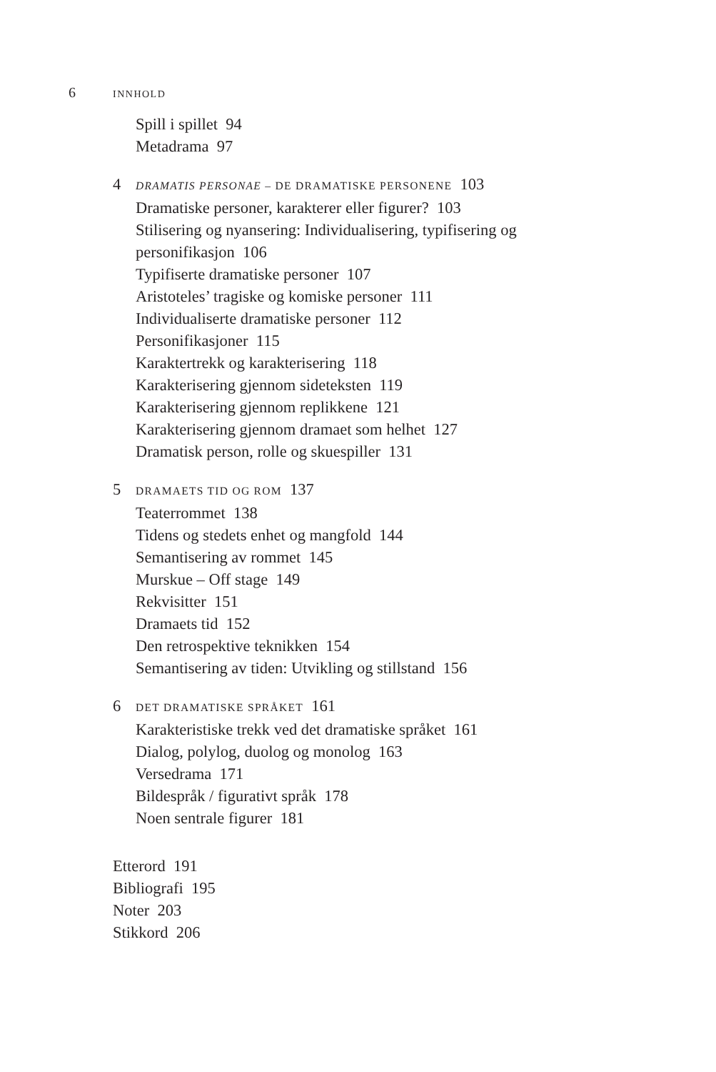6 INNHOLD
Spill i spillet 94
Metadrama 97
4 DRAMATIS PERSONAE – DE DRAMATISKE PERSONENE 103
Dramatiske personer, karakterer eller figurer? 103
Stilisering og nyansering: Individualisering, typifisering og
personifikasjon 106
Typifiserte dramatiske personer 107
Aristoteles’ tragiske og komiske personer 111
Individualiserte dramatiske personer 112
Personifikasjoner 115
Karaktertrekk og karakterisering 118
Karakterisering gjennom sideteksten 119
Karakterisering gjennom replikkene 121
Karakterisering gjennom dramaet som helhet 127
Dramatisk person, rolle og skuespiller 131
5 DRAMAETS TID OG ROM 137
Teaterrommet 138
Tidens og stedets enhet og mangfold 144
Semantisering av rommet 145
Murskue – Off stage 149
Rekvisitter 151
Dramaets tid 152
Den retrospektive teknikken 154
Semantisering av tiden: Utvikling og stillstand 156
6 DET DRAMATISKE SPRÅKET 161
Karakteristiske trekk ved det dramatiske språket 161
Dialog, polylog, duolog og monolog 163
Versedrama 171
Bildespråk / figurativt språk 178
Noen sentrale figurer 181
Etterord 191
Bibliografi 195
Noter 203
Stikkord 206